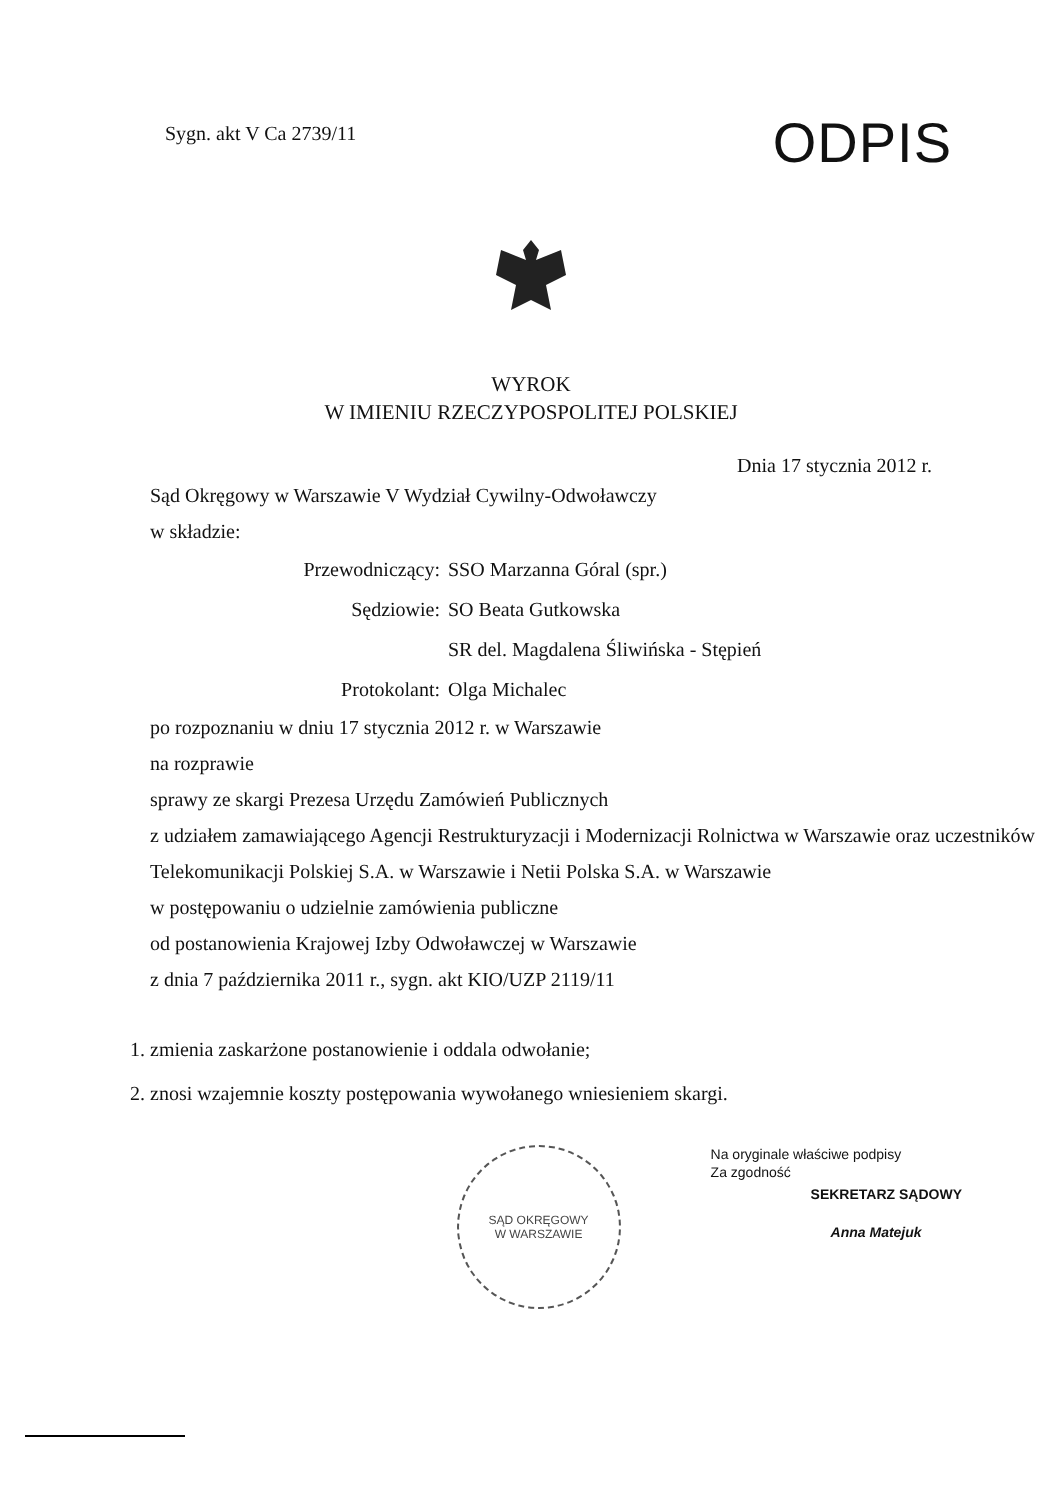Sygn. akt V Ca 2739/11
ODPIS
WYROK
W IMIENIU RZECZYPOSPOLITEJ POLSKIEJ
Dnia 17 stycznia 2012 r.
Sąd Okręgowy w Warszawie V Wydział Cywilny-Odwoławczy
w składzie:
Przewodniczący:
SSO Marzanna Góral (spr.)
Sędziowie:
SO Beata Gutkowska
SR del. Magdalena Śliwińska - Stępień
Protokolant:
Olga Michalec
po rozpoznaniu w dniu 17 stycznia 2012 r. w Warszawie
na rozprawie
sprawy ze skargi Prezesa Urzędu Zamówień Publicznych
z udziałem zamawiającego Agencji Restrukturyzacji i Modernizacji Rolnictwa w Warszawie oraz uczestników Telekomunikacji Polskiej S.A. w Warszawie i Netii Polska S.A. w Warszawie
w postępowaniu o udzielnie zamówienia publiczne
od postanowienia Krajowej Izby Odwoławczej w Warszawie
z dnia 7 października 2011 r., sygn. akt KIO/UZP 2119/11
1. zmienia zaskarżone postanowienie i oddala odwołanie;
2. znosi wzajemnie koszty postępowania wywołanego wniesieniem skargi.
SĄD OKRĘGOWY
W WARSZAWIE
Na oryginale właściwe podpisy
Za zgodność
SEKRETARZ SĄDOWY
Anna Matejuk